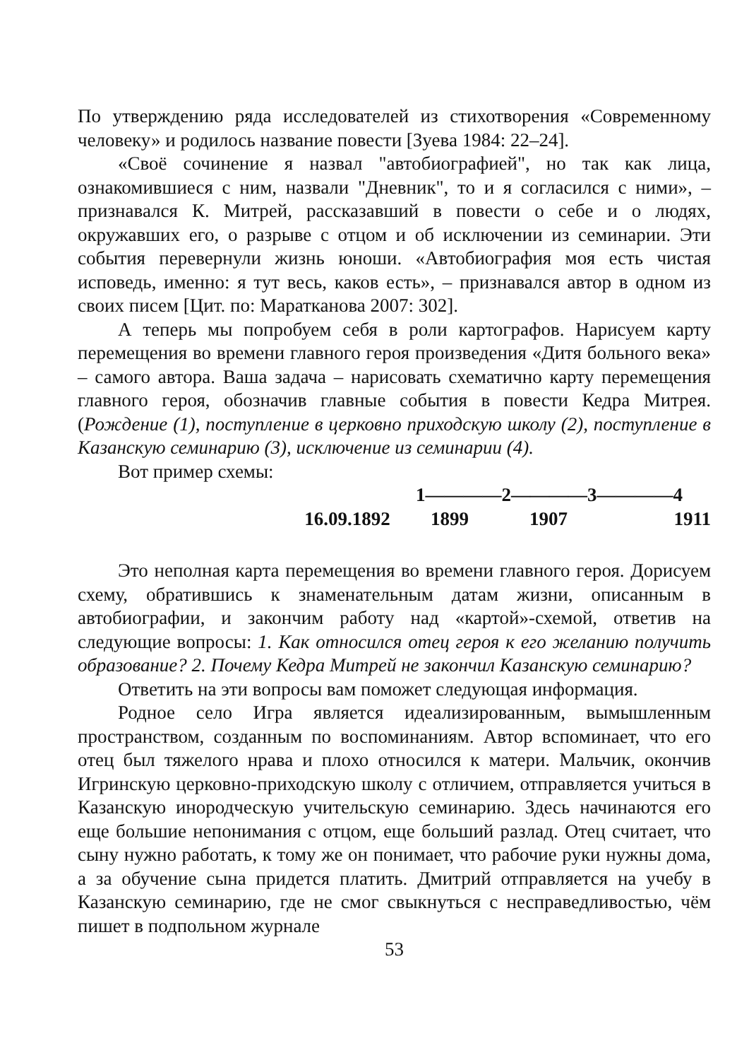По утверждению ряда исследователей из стихотворения «Современному человеку» и родилось название повести [Зуева 1984: 22–24].
«Своё сочинение я назвал "автобиографией", но так как лица, ознакомившиеся с ним, назвали "Дневник", то и я согласился с ними», – признавался К. Митрей, рассказавший в повести о себе и о людях, окружавших его, о разрыве с отцом и об исключении из семинарии. Эти события перевернули жизнь юноши. «Автобиография моя есть чистая исповедь, именно: я тут весь, каков есть», – признавался автор в одном из своих писем [Цит. по: Маратканова 2007: 302].
А теперь мы попробуем себя в роли картографов. Нарисуем карту перемещения во времени главного героя произведения «Дитя больного века» – самого автора. Ваша задача – нарисовать схематично карту перемещения главного героя, обозначив главные события в повести Кедра Митрея. (Рождение (1), поступление в церковно приходскую школу (2), поступление в Казанскую семинарию (3), исключение из семинарии (4).
Вот пример схемы:
1————2————3————4
16.09.1892 1899 1907 1911
Это неполная карта перемещения во времени главного героя. Дорисуем схему, обратившись к знаменательным датам жизни, описанным в автобиографии, и закончим работу над «картой»-схемой, ответив на следующие вопросы: 1. Как относился отец героя к его желанию получить образование? 2. Почему Кедра Митрей не закончил Казанскую семинарию?
Ответить на эти вопросы вам поможет следующая информация.
Родное село Игра является идеализированным, вымышленным пространством, созданным по воспоминаниям. Автор вспоминает, что его отец был тяжелого нрава и плохо относился к матери. Мальчик, окончив Игринскую церковно-приходскую школу с отличием, отправляется учиться в Казанскую инородческую учительскую семинарию. Здесь начинаются его еще большие непонимания с отцом, еще больший разлад. Отец считает, что сыну нужно работать, к тому же он понимает, что рабочие руки нужны дома, а за обучение сына придется платить. Дмитрий отправляется на учебу в Казанскую семинарию, где не смог свыкнуться с несправедливостью, чём пишет в подпольном журнале
53